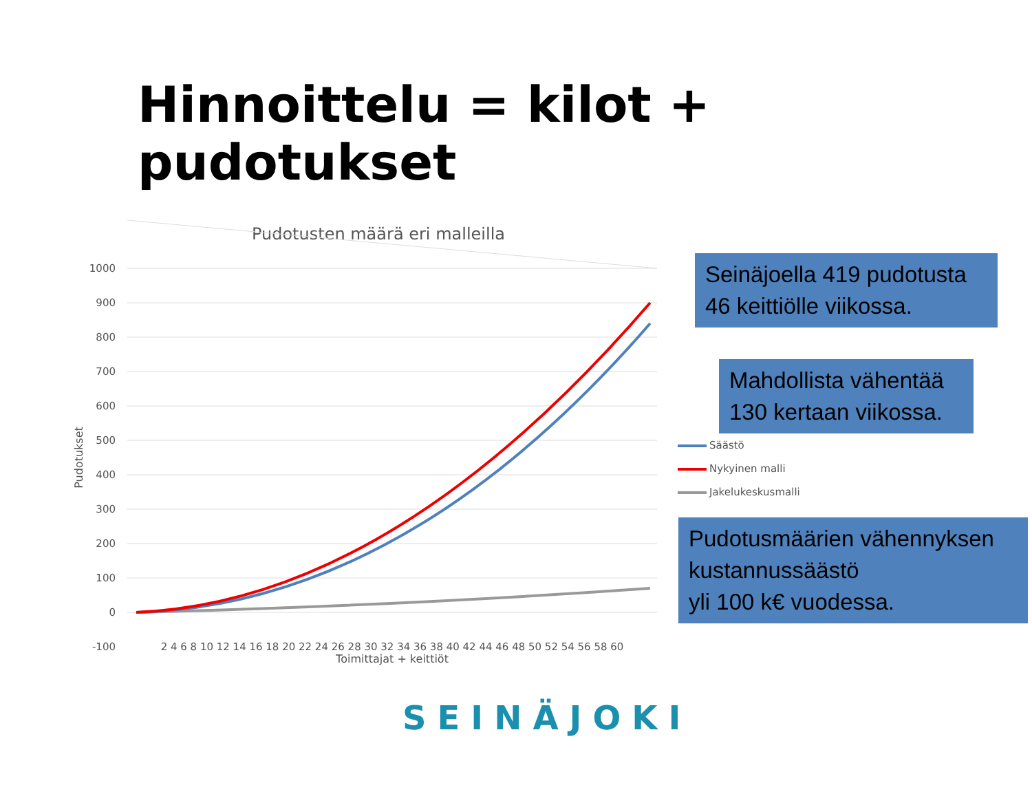Hinnoittelu = kilot + pudotukset
Pudotusten määrä eri malleilla
1000
900
800
700
600
500
400
300
200
100
0
-100
2 4 6 8 10 12 14 16 18 20 22 24 26 28 30 32 34 36 38 40 42 44 46 48 50 52 54 56 58 60
Toimittajat + keittiöt
Pudotukset
Seinäjoella 419 pudotusta 46 keittiölle viikossa.
Mahdollista vähentää 130 kertaan viikossa.
Säästö
Nykyinen malli
Jakelukeskusmalli
Pudotusmäärien vähennyksen kustannussäästö
yli 100 k€ vuodessa.
SEINÄJOKI